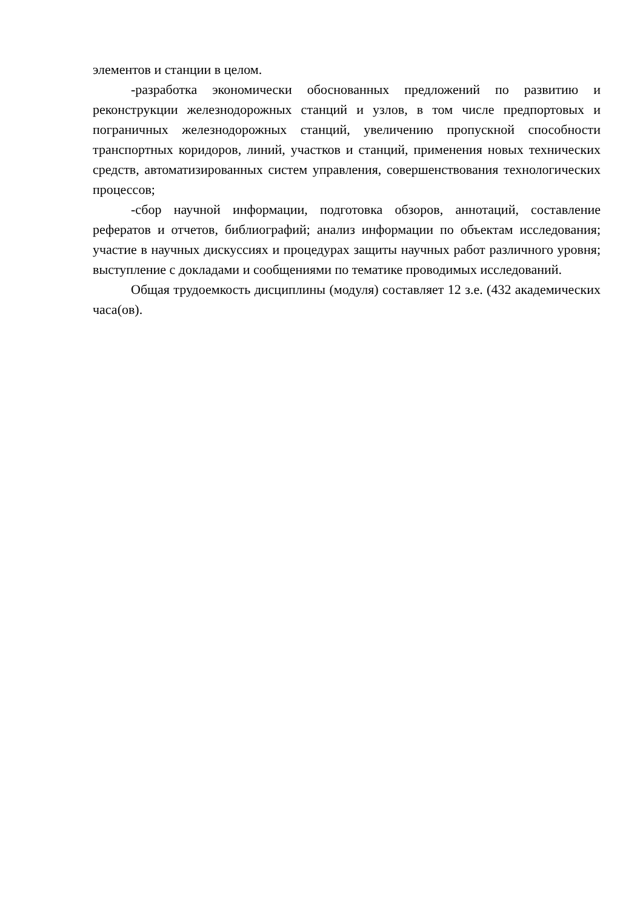элементов и станции в целом.
-разработка экономически обоснованных предложений по развитию и реконструкции железнодорожных станций и узлов, в том числе предпортовых и пограничных железнодорожных станций, увеличению пропускной способности транспортных коридоров, линий, участков и станций, применения новых технических средств, автоматизированных систем управления, совершенствования технологических процессов;
-сбор научной информации, подготовка обзоров, аннотаций, составление рефератов и отчетов, библиографий; анализ информации по объектам исследования; участие в научных дискуссиях и процедурах защиты научных работ различного уровня; выступление с докладами и сообщениями по тематике проводимых исследований.
Общая трудоемкость дисциплины (модуля) составляет 12 з.е. (432 академических часа(ов).